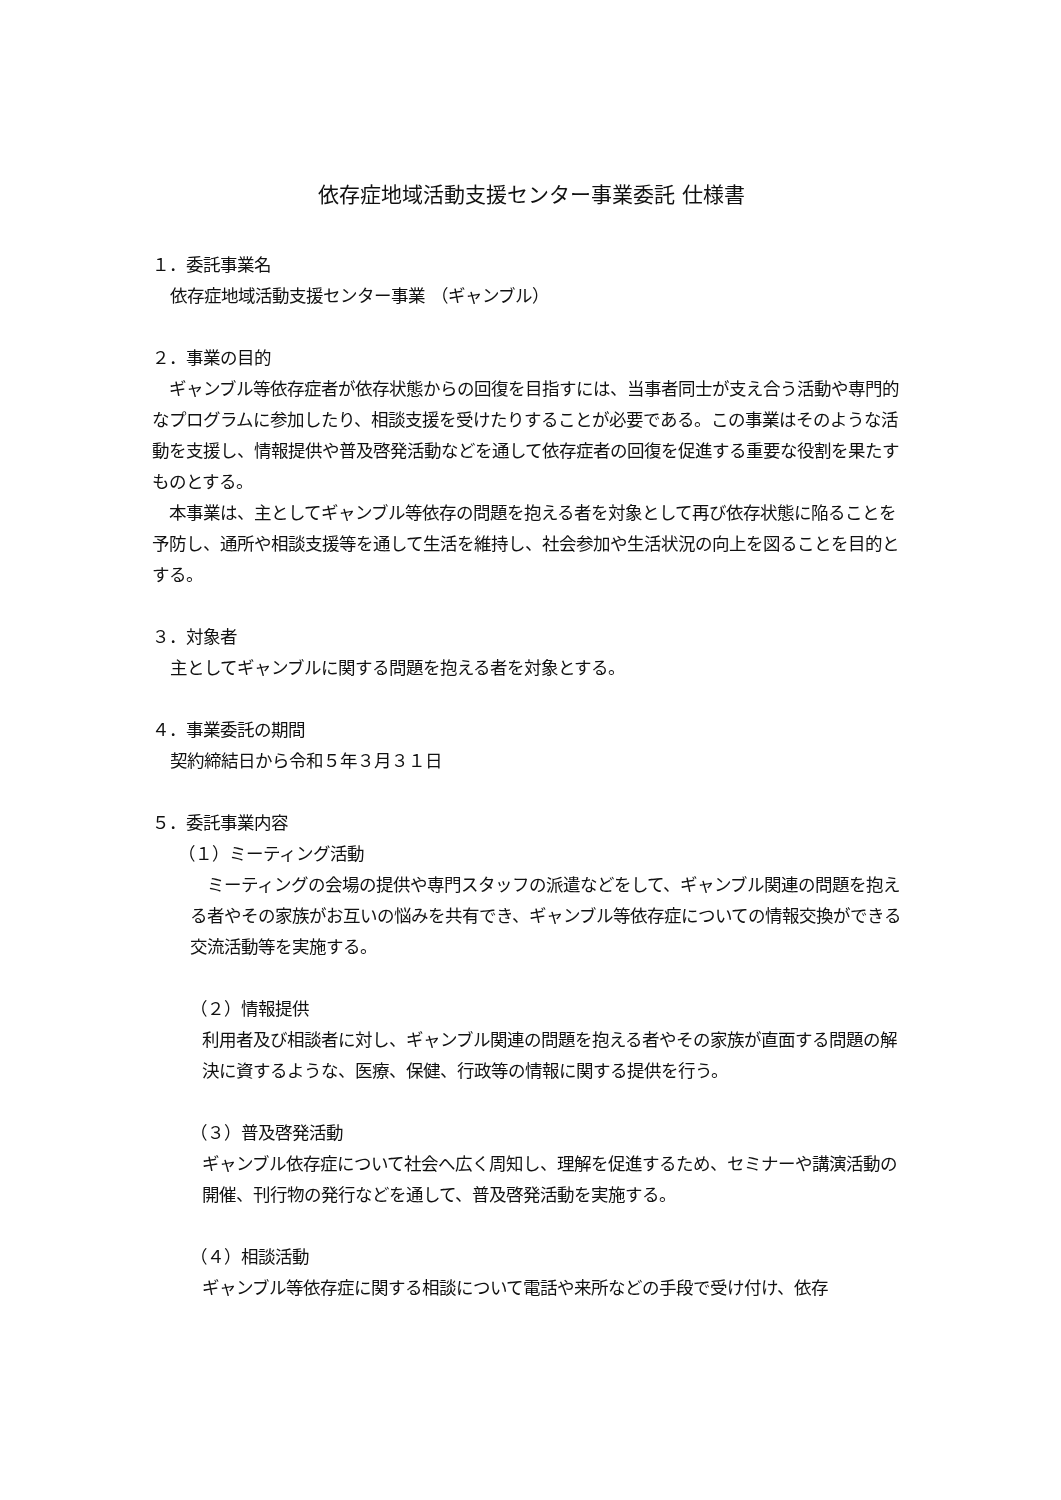依存症地域活動支援センター事業委託 仕様書
１．委託事業名
依存症地域活動支援センター事業 （ギャンブル）
２．事業の目的
　ギャンブル等依存症者が依存状態からの回復を目指すには、当事者同士が支え合う活動や専門的なプログラムに参加したり、相談支援を受けたりすることが必要である。この事業はそのような活動を支援し、情報提供や普及啓発活動などを通して依存症者の回復を促進する重要な役割を果たすものとする。
　本事業は、主としてギャンブル等依存の問題を抱える者を対象として再び依存状態に陥ることを予防し、通所や相談支援等を通して生活を維持し、社会参加や生活状況の向上を図ることを目的とする。
３．対象者
主としてギャンブルに関する問題を抱える者を対象とする。
４．事業委託の期間
契約締結日から令和５年３月３１日
５．委託事業内容
（１）ミーティング活動
　ミーティングの会場の提供や専門スタッフの派遣などをして、ギャンブル関連の問題を抱える者やその家族がお互いの悩みを共有でき、ギャンブル等依存症についての情報交換ができる交流活動等を実施する。
（２）情報提供
利用者及び相談者に対し、ギャンブル関連の問題を抱える者やその家族が直面する問題の解決に資するような、医療、保健、行政等の情報に関する提供を行う。
（３）普及啓発活動
ギャンブル依存症について社会へ広く周知し、理解を促進するため、セミナーや講演活動の開催、刊行物の発行などを通して、普及啓発活動を実施する。
（４）相談活動
ギャンブル等依存症に関する相談について電話や来所などの手段で受け付け、依存